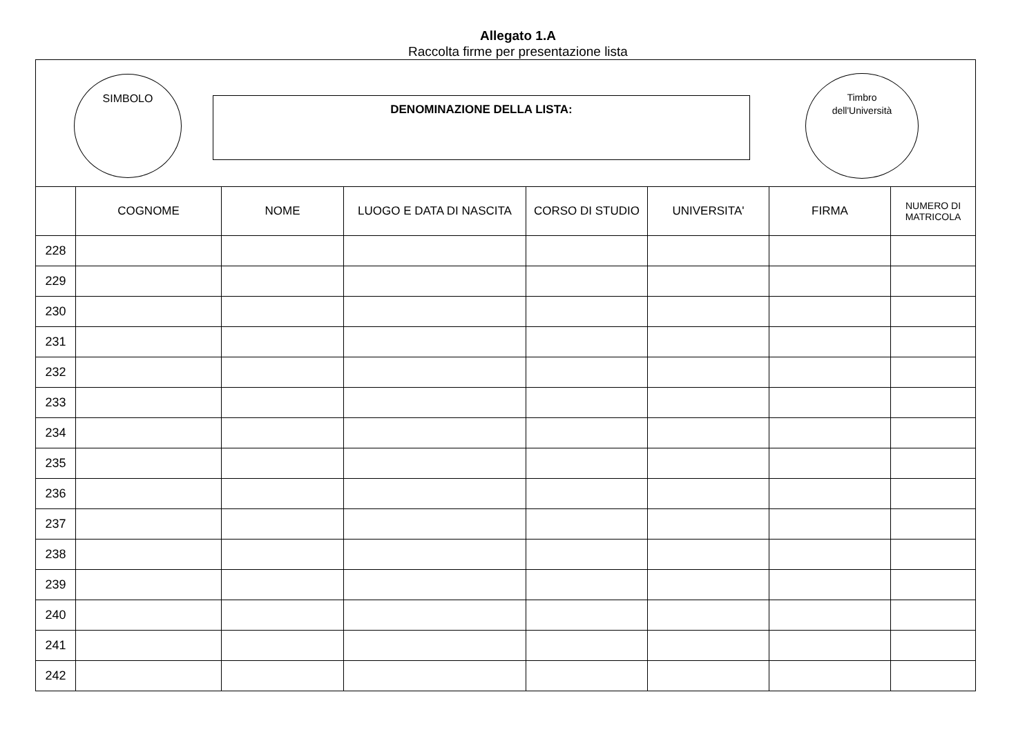Allegato 1.A
Raccolta firme per presentazione lista
SIMBOLO
DENOMINAZIONE DELLA LISTA:
Timbro
dell'Università
| | COGNOME | NOME | LUOGO E DATA DI NASCITA | CORSO DI STUDIO | UNIVERSITA' | FIRMA | NUMERO DI MATRICOLA |
| --- | --- | --- | --- | --- | --- | --- | --- |
| 228 | | | | | | | |
| 229 | | | | | | | |
| 230 | | | | | | | |
| 231 | | | | | | | |
| 232 | | | | | | | |
| 233 | | | | | | | |
| 234 | | | | | | | |
| 235 | | | | | | | |
| 236 | | | | | | | |
| 237 | | | | | | | |
| 238 | | | | | | | |
| 239 | | | | | | | |
| 240 | | | | | | | |
| 241 | | | | | | | |
| 242 | | | | | | | |